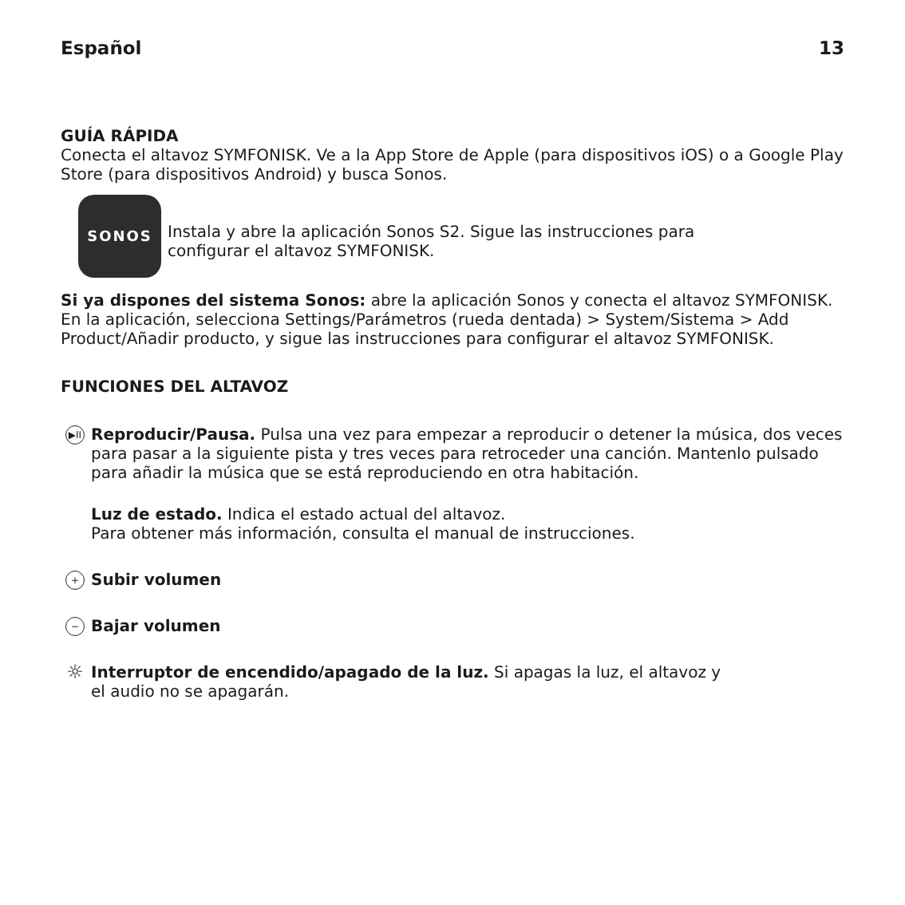Español 13
GUÍA RÁPIDA
Conecta el altavoz SYMFONISK. Ve a la App Store de Apple (para dispositivos iOS) o a Google Play Store (para dispositivos Android) y busca Sonos.
SONOS
Instala y abre la aplicación Sonos S2. Sigue las instrucciones para
configurar el altavoz SYMFONISK.
Si ya dispones del sistema Sonos: abre la aplicación Sonos y conecta el altavoz SYMFONISK. En la aplicación, selecciona Settings/Parámetros (rueda dentada) > System/Sistema > Add Product/Añadir producto, y sigue las instrucciones para configurar el altavoz SYMFONISK.
FUNCIONES DEL ALTAVOZ
▶II
Reproducir/Pausa. Pulsa una vez para empezar a reproducir o detener la música, dos veces para pasar a la siguiente pista y tres veces para retroceder una canción. Mantenlo pulsado para añadir la música que se está reproduciendo en otra habitación.
Luz de estado. Indica el estado actual del altavoz.
Para obtener más información, consulta el manual de instrucciones.
+
Subir volumen
−
Bajar volumen
☼
Interruptor de encendido/apagado de la luz. Si apagas la luz, el altavoz y
el audio no se apagarán.